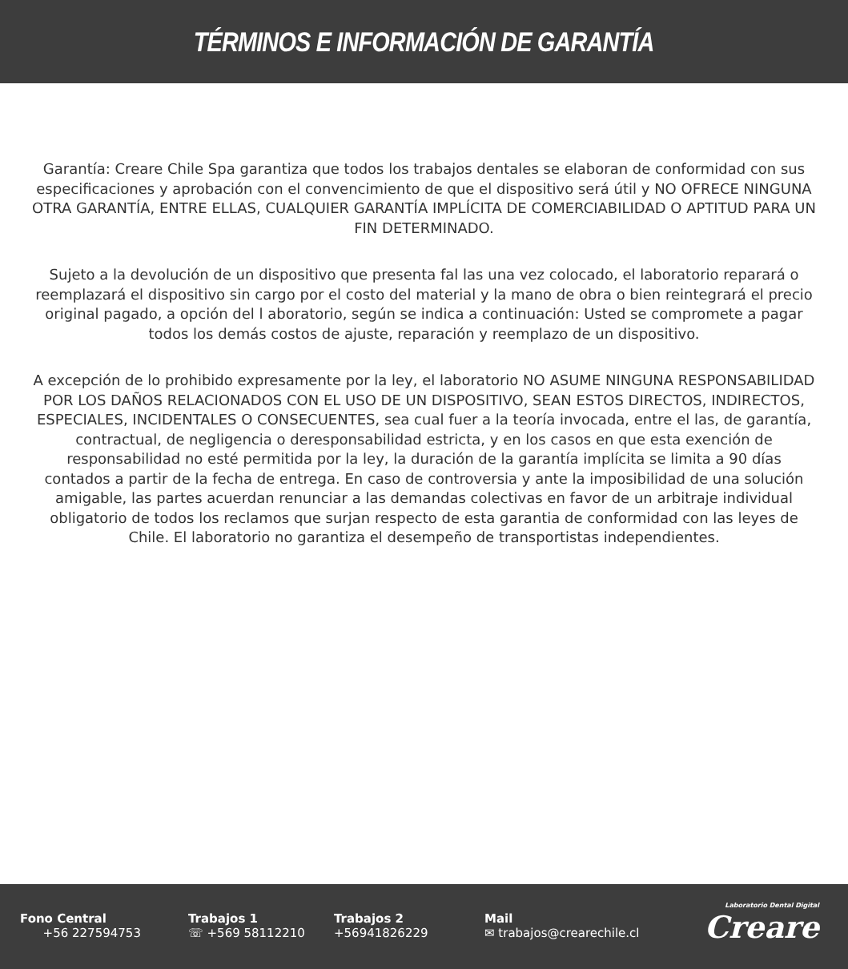TÉRMINOS E INFORMACIÓN DE GARANTÍA
Garantía: Creare Chile Spa garantiza que todos los trabajos dentales se elaboran de conformidad con sus especificaciones y aprobación con el convencimiento de que el dispositivo será útil y NO OFRECE NINGUNA OTRA GARANTÍA, ENTRE ELLAS, CUALQUIER GARANTÍA IMPLÍCITA DE COMERCIABILIDAD O APTITUD PARA UN FIN DETERMINADO.
Sujeto a la devolución de un dispositivo que presenta fal las una vez colocado, el laboratorio reparará o reemplazará el dispositivo sin cargo por el costo del material y la mano de obra o bien reintegrará el precio original pagado, a opción del l aboratorio, según se indica a continuación: Usted se compromete a pagar todos los demás costos de ajuste, reparación y reemplazo de un dispositivo.
A excepción de lo prohibido expresamente por la ley, el laboratorio NO ASUME NINGUNA RESPONSABILIDAD POR LOS DAÑOS RELACIONADOS CON EL USO DE UN DISPOSITIVO, SEAN ESTOS DIRECTOS, INDIRECTOS, ESPECIALES, INCIDENTALES O CONSECUENTES, sea cual fuer a la teoría invocada, entre el las, de garantía, contractual, de negligencia o deresponsabilidad estricta, y en los casos en que esta exención de responsabilidad no esté permitida por la ley, la duración de la garantía implícita se limita a 90 días contados a partir de la fecha de entrega. En caso de controversia y ante la imposibilidad de una solución amigable, las partes acuerdan renunciar a las demandas colectivas en favor de un arbitraje individual obligatorio de todos los reclamos que surjan respecto de esta garantia de conformidad con las leyes de Chile. El laboratorio no garantiza el desempeño de transportistas independientes.
Fono Central
+56 227594753
Trabajos 1
☏ +569 58112210
Trabajos 2
+56941826229
Mail
✉ trabajos@crearechile.cl
Laboratorio Dental Digital
Creare